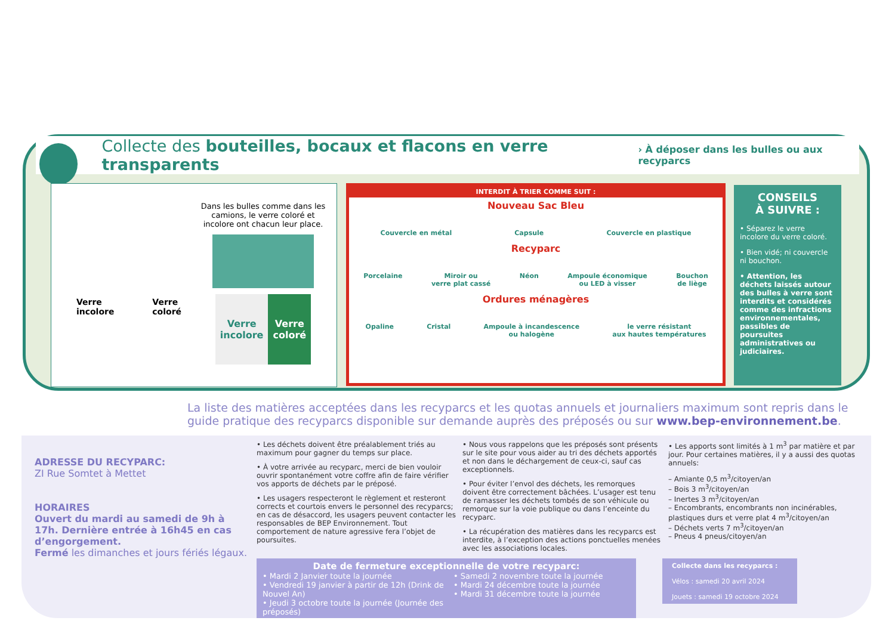Collecte des bouteilles, bocaux et flacons en verre transparents
› À déposer dans les bulles ou aux recyparcs
Verre
incolore
Verre
coloré
Dans les bulles comme dans les camions, le verre coloré et incolore ont chacun leur place.
Verre
incolore
Verre
coloré
INTERDIT À TRIER COMME SUIT :
Nouveau Sac Bleu
Couvercle en métal Capsule Couvercle en plastique
Recyparc
Porcelaine Miroir ou
verre plat cassé Néon Ampoule économique
ou LED à visser Bouchon
de liège
Ordures ménagères
Opaline Cristal Ampoule à incandescence
ou halogène le verre résistant
aux hautes températures
CONSEILS
À SUIVRE :
• Séparez le verre incolore du verre coloré.
• Bien vidé; ni couvercle ni bouchon.
• Attention, les déchets laissés autour des bulles à verre sont interdits et considérés comme des infractions environnementales, passibles de poursuites administratives ou judiciaires.
La liste des matières acceptées dans les recyparcs et les quotas annuels et journaliers maximum sont repris dans le guide pratique des recyparcs disponible sur demande auprès des préposés ou sur www.bep-environnement.be.
ADRESSE DU RECYPARC:
ZI Rue Somtet à Mettet
HORAIRES
Ouvert du mardi au samedi de 9h à 17h. Dernière entrée à 16h45 en cas d’engorgement.
Fermé les dimanches et jours fériés légaux.
• Les déchets doivent être préalablement triés au maximum pour gagner du temps sur place.
• À votre arrivée au recyparc, merci de bien vouloir ouvrir spontanément votre coffre afin de faire vérifier vos apports de déchets par le préposé.
• Les usagers respecteront le règlement et resteront corrects et courtois envers le personnel des recyparcs; en cas de désaccord, les usagers peuvent contacter les responsables de BEP Environnement. Tout comportement de nature agressive fera l’objet de poursuites.
• Nous vous rappelons que les préposés sont présents sur le site pour vous aider au tri des déchets apportés et non dans le déchargement de ceux-ci, sauf cas exceptionnels.
• Pour éviter l’envol des déchets, les remorques doivent être correctement bâchées. L’usager est tenu de ramasser les déchets tombés de son véhicule ou remorque sur la voie publique ou dans l’enceinte du recyparc.
• La récupération des matières dans les recyparcs est interdite, à l’exception des actions ponctuelles menées avec les associations locales.
• Les apports sont limités à 1 m<sup>3</sup> par matière et par jour. Pour certaines matières, il y a aussi des quotas annuels:
– Amiante 0,5 m<sup>3</sup>/citoyen/an
– Bois 3 m<sup>3</sup>/citoyen/an
– Inertes 3 m<sup>3</sup>/citoyen/an
– Encombrants, encombrants non incinérables, plastiques durs et verre plat 4 m<sup>3</sup>/citoyen/an
– Déchets verts 7 m<sup>3</sup>/citoyen/an
– Pneus 4 pneus/citoyen/an
Date de fermeture exceptionnelle de votre recyparc:
• Mardi 2 Janvier toute la journée
• Vendredi 19 janvier à partir de 12h (Drink de Nouvel An)
• Jeudi 3 octobre toute la journée (Journée des préposés)
• Samedi 2 novembre toute la journée
• Mardi 24 décembre toute la journée
• Mardi 31 décembre toute la journée
Collecte dans les recyparcs :
Vélos : samedi 20 avril 2024
Jouets : samedi 19 octobre 2024